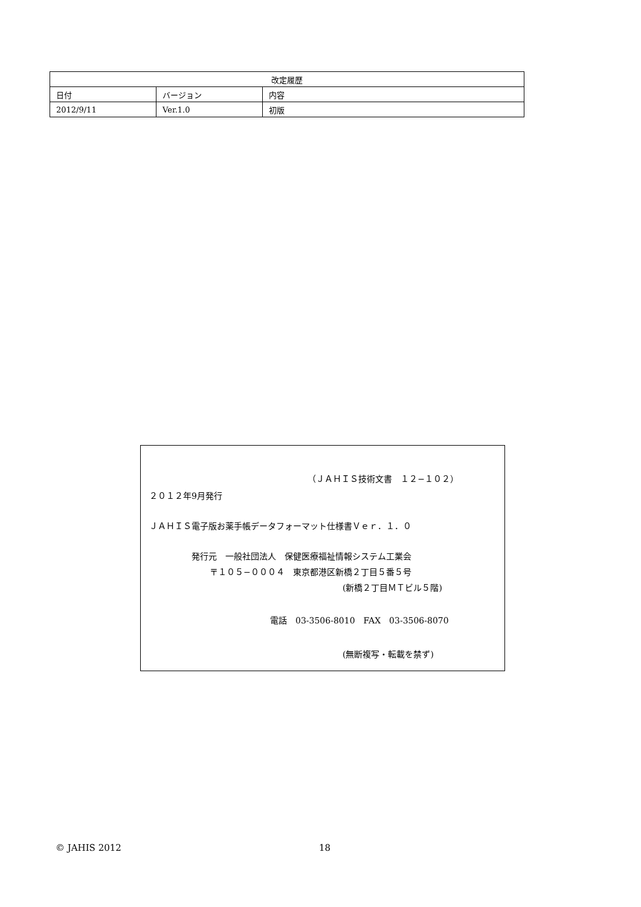| 改定履歴 | | |
| --- | --- | --- |
| 日付 | バージョン | 内容 |
| 2012/9/11 | Ver.1.0 | 初版 |
（ＪＡＨＩＳ技術文書　１２−１０２）
２０１２年9月発行
ＪＡＨＩＳ電子版お薬手帳データフォーマット仕様書Ｖｅｒ．１．０
発行元　一般社団法人　保健医療福祉情報システム工業会
〒１０５−０００４　東京都港区新橋２丁目５番５号
(新橋２丁目ＭＴビル５階)
電話　03-3506-8010　FAX　03-3506-8070
(無断複写・転載を禁ず)
© JAHIS 2012 18